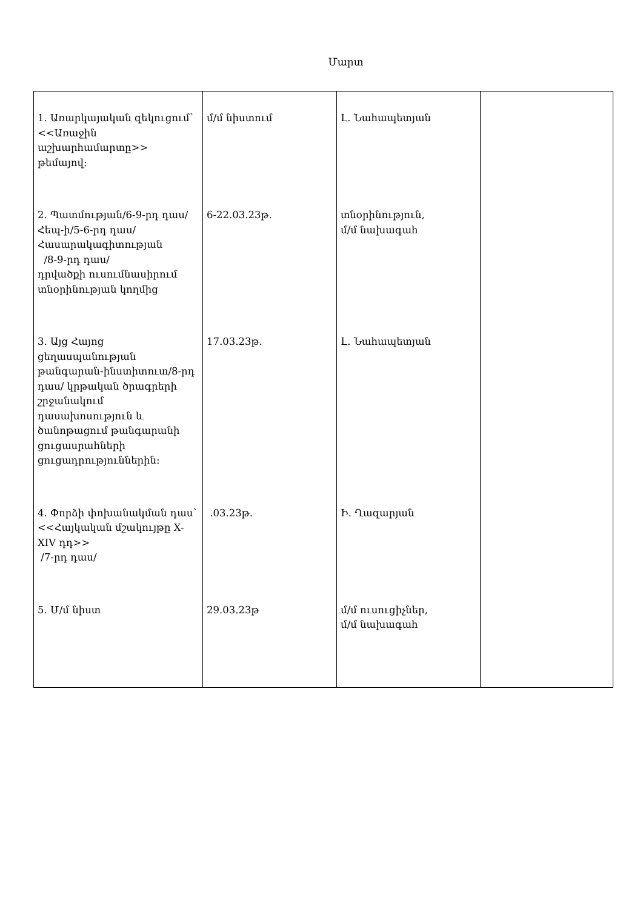Մարտ
| 1. Առարկայական զեկուցում՝ <<Առաջին աշխարհամարտը>> թեմայով։ | մ/մ նիստում | Լ. Նահապետյան | |
| 2. Պատմության/6-9-րդ դաս/ Հեպ-ի/5-6-րդ դաս/ Հասարակագիտության /8-9-րդ դաս/ դրվածքի ուսումնասիրում տնօրինության կողմից | 6-22.03.23թ. | տնօրինություն, մ/մ նախագահ | |
| 3. Այց Հայոց ցեղասպանության թանգարան-ինստիտուտ/8-րդ դաս/ կրթական ծրագրերի շրջանակում դասախոսություն և ծանոթացում թանգարանի ցուցասրահների ցուցադրություններին։ | 17.03.23թ. | Լ. Նահապետյան | |
| 4. Փորձի փոխանակման դաս՝ <<Հայկական մշակույթը X-XIV դդ>> /7-րդ դաս/ | .03.23թ. | Ի. Ղազարյան | |
| 5. Մ/մ նիստ | 29.03.23թ | մ/մ ուսուցիչներ, մ/մ նախագահ | |